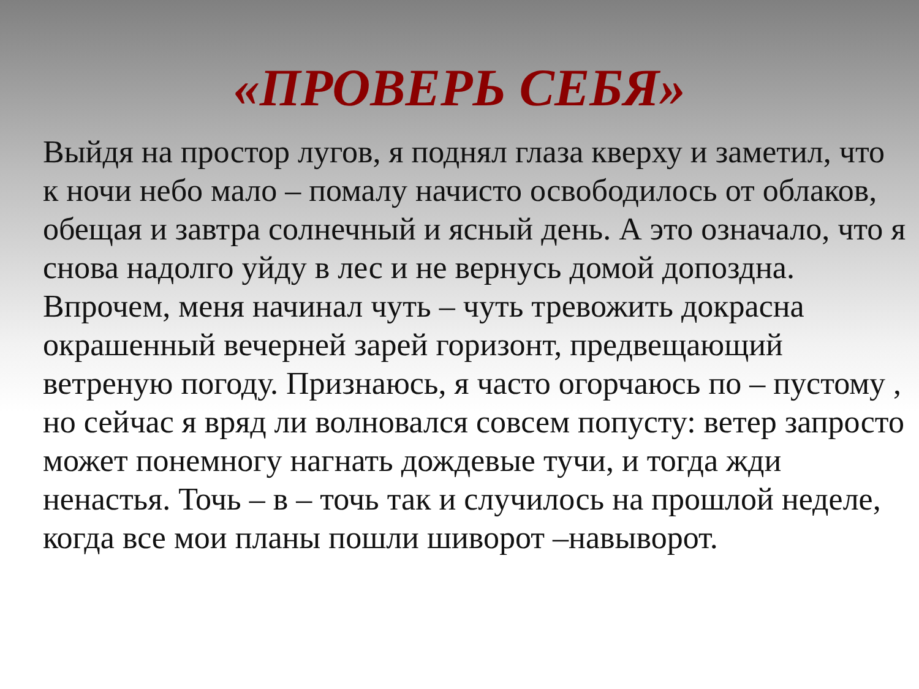«ПРОВЕРЬ СЕБЯ»
Выйдя на простор лугов, я поднял глаза кверху и заметил, что к ночи небо мало – помалу начисто освободилось от облаков, обещая и завтра солнечный и ясный день. А это означало, что я снова надолго уйду в лес и не вернусь домой допоздна. Впрочем, меня начинал чуть – чуть тревожить докрасна окрашенный вечерней зарей горизонт, предвещающий ветреную погоду. Признаюсь, я часто огорчаюсь по – пустому , но сейчас я вряд ли волновался совсем попусту: ветер запросто может понемногу нагнать дождевые тучи, и тогда жди ненастья. Точь – в – точь так и случилось на прошлой неделе, когда все мои планы пошли шиворот –навыворот.